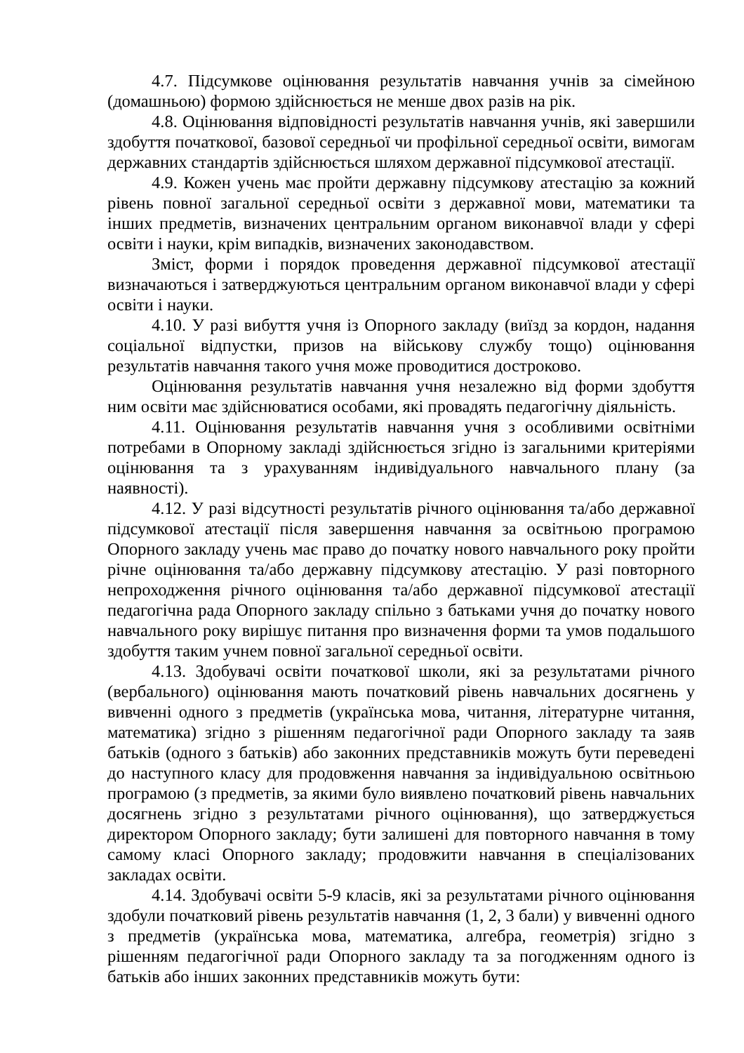4.7. Підсумкове оцінювання результатів навчання учнів за сімейною (домашньою) формою здійснюється не менше двох разів на рік.
4.8. Оцінювання відповідності результатів навчання учнів, які завершили здобуття початкової, базової середньої чи профільної середньої освіти, вимогам державних стандартів здійснюється шляхом державної підсумкової атестації.
4.9. Кожен учень має пройти державну підсумкову атестацію за кожний рівень повної загальної середньої освіти з державної мови, математики та інших предметів, визначених центральним органом виконавчої влади у сфері освіти і науки, крім випадків, визначених законодавством.
Зміст, форми і порядок проведення державної підсумкової атестації визначаються і затверджуються центральним органом виконавчої влади у сфері освіти і науки.
4.10. У разі вибуття учня із Опорного закладу (виїзд за кордон, надання соціальної відпустки, призов на військову службу тощо) оцінювання результатів навчання такого учня може проводитися достроково.
Оцінювання результатів навчання учня незалежно від форми здобуття ним освіти має здійснюватися особами, які провадять педагогічну діяльність.
4.11. Оцінювання результатів навчання учня з особливими освітніми потребами в Опорному закладі здійснюється згідно із загальними критеріями оцінювання та з урахуванням індивідуального навчального плану (за наявності).
4.12. У разі відсутності результатів річного оцінювання та/або державної підсумкової атестації після завершення навчання за освітньою програмою Опорного закладу учень має право до початку нового навчального року пройти річне оцінювання та/або державну підсумкову атестацію. У разі повторного непроходження річного оцінювання та/або державної підсумкової атестації педагогічна рада Опорного закладу спільно з батьками учня до початку нового навчального року вирішує питання про визначення форми та умов подальшого здобуття таким учнем повної загальної середньої освіти.
4.13. Здобувачі освіти початкової школи, які за результатами річного (вербального) оцінювання мають початковий рівень навчальних досягнень у вивченні одного з предметів (українська мова, читання, літературне читання, математика) згідно з рішенням педагогічної ради Опорного закладу та заяв батьків (одного з батьків) або законних представників можуть бути переведені до наступного класу для продовження навчання за індивідуальною освітньою програмою (з предметів, за якими було виявлено початковий рівень навчальних досягнень згідно з результатами річного оцінювання), що затверджується директором Опорного закладу; бути залишені для повторного навчання в тому самому класі Опорного закладу; продовжити навчання в спеціалізованих закладах освіти.
4.14. Здобувачі освіти 5-9 класів, які за результатами річного оцінювання здобули початковий рівень результатів навчання (1, 2, 3 бали) у вивченні одного з предметів (українська мова, математика, алгебра, геометрія) згідно з рішенням педагогічної ради Опорного закладу та за погодженням одного із батьків або інших законних представників можуть бути: